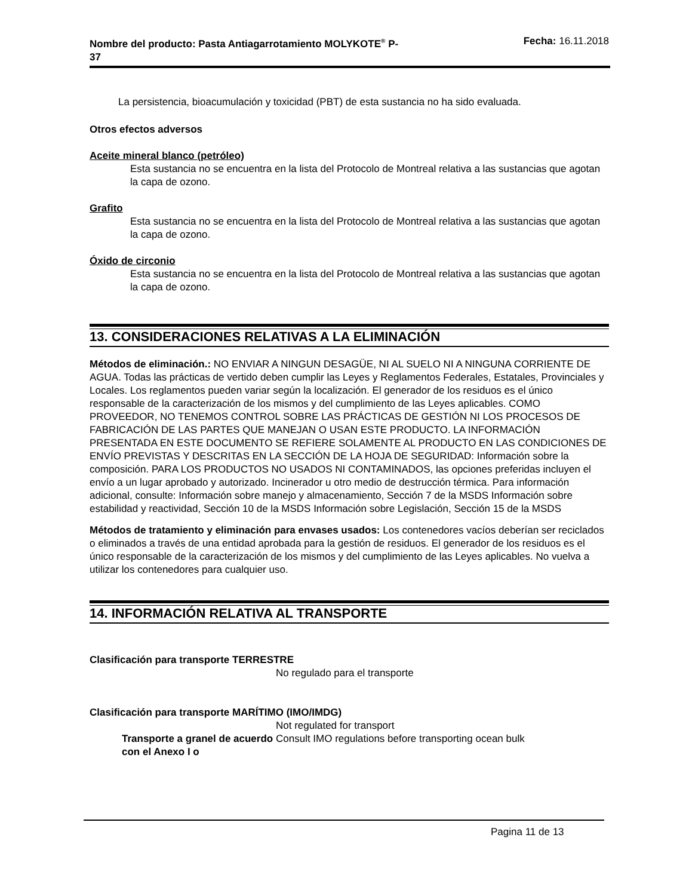Nombre del producto: Pasta Antiagarrotamiento MOLYKOTE<sup>®</sup> P-
37
Fecha: 16.11.2018
La persistencia, bioacumulación y toxicidad (PBT) de esta sustancia no ha sido evaluada.
Otros efectos adversos
Aceite mineral blanco (petróleo)
Esta sustancia no se encuentra en la lista del Protocolo de Montreal relativa a las sustancias que agotan la capa de ozono.
Grafito
Esta sustancia no se encuentra en la lista del Protocolo de Montreal relativa a las sustancias que agotan la capa de ozono.
Óxido de circonio
Esta sustancia no se encuentra en la lista del Protocolo de Montreal relativa a las sustancias que agotan la capa de ozono.
13. CONSIDERACIONES RELATIVAS A LA ELIMINACIÓN
Métodos de eliminación.: NO ENVIAR A NINGUN DESAGÜE, NI AL SUELO NI A NINGUNA CORRIENTE DE AGUA. Todas las prácticas de vertido deben cumplir las Leyes y Reglamentos Federales, Estatales, Provinciales y Locales. Los reglamentos pueden variar según la localización. El generador de los residuos es el único responsable de la caracterización de los mismos y del cumplimiento de las Leyes aplicables. COMO PROVEEDOR, NO TENEMOS CONTROL SOBRE LAS PRÁCTICAS DE GESTIÓN NI LOS PROCESOS DE FABRICACIÓN DE LAS PARTES QUE MANEJAN O USAN ESTE PRODUCTO. LA INFORMACIÓN PRESENTADA EN ESTE DOCUMENTO SE REFIERE SOLAMENTE AL PRODUCTO EN LAS CONDICIONES DE ENVÍO PREVISTAS Y DESCRITAS EN LA SECCIÓN DE LA HOJA DE SEGURIDAD: Información sobre la composición. PARA LOS PRODUCTOS NO USADOS NI CONTAMINADOS, las opciones preferidas incluyen el envío a un lugar aprobado y autorizado. Incinerador u otro medio de destrucción térmica. Para información adicional, consulte: Información sobre manejo y almacenamiento, Sección 7 de la MSDS Información sobre estabilidad y reactividad, Sección 10 de la MSDS Información sobre Legislación, Sección 15 de la MSDS
Métodos de tratamiento y eliminación para envases usados: Los contenedores vacíos deberían ser reciclados o eliminados a través de una entidad aprobada para la gestión de residuos. El generador de los residuos es el único responsable de la caracterización de los mismos y del cumplimiento de las Leyes aplicables. No vuelva a utilizar los contenedores para cualquier uso.
14. INFORMACIÓN RELATIVA AL TRANSPORTE
Clasificación para transporte TERRESTRE
No regulado para el transporte
Clasificación para transporte MARÍTIMO (IMO/IMDG)
Not regulated for transport
Transporte a granel de acuerdo con el Anexo I o
Consult IMO regulations before transporting ocean bulk
Pagina 11 de 13